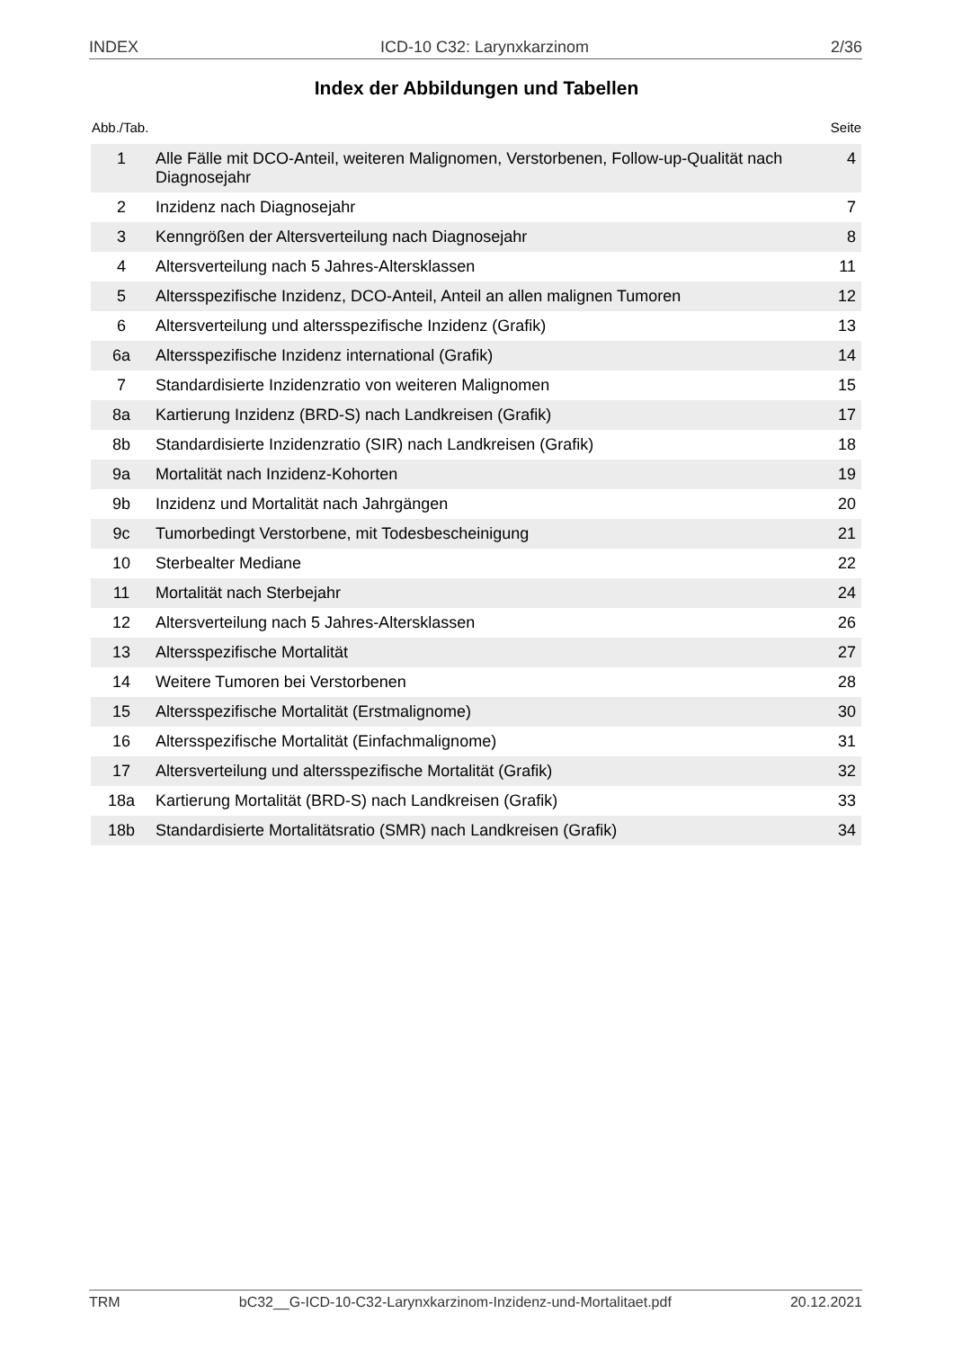INDEX ICD-10 C32: Larynxkarzinom 2/36
Index der Abbildungen und Tabellen
Abb./Tab. Seite
| 1 | Alle Fälle mit DCO-Anteil, weiteren Malignomen, Verstorbenen, Follow-up-Qualität nach Diagnosejahr | 4 |
| 2 | Inzidenz nach Diagnosejahr | 7 |
| 3 | Kenngrößen der Altersverteilung nach Diagnosejahr | 8 |
| 4 | Altersverteilung nach 5 Jahres-Altersklassen | 11 |
| 5 | Altersspezifische Inzidenz, DCO-Anteil, Anteil an allen malignen Tumoren | 12 |
| 6 | Altersverteilung und altersspezifische Inzidenz (Grafik) | 13 |
| 6a | Altersspezifische Inzidenz international (Grafik) | 14 |
| 7 | Standardisierte Inzidenzratio von weiteren Malignomen | 15 |
| 8a | Kartierung Inzidenz (BRD-S) nach Landkreisen (Grafik) | 17 |
| 8b | Standardisierte Inzidenzratio (SIR) nach Landkreisen (Grafik) | 18 |
| 9a | Mortalität nach Inzidenz-Kohorten | 19 |
| 9b | Inzidenz und Mortalität nach Jahrgängen | 20 |
| 9c | Tumorbedingt Verstorbene, mit Todesbescheinigung | 21 |
| 10 | Sterbealter Mediane | 22 |
| 11 | Mortalität nach Sterbejahr | 24 |
| 12 | Altersverteilung nach 5 Jahres-Altersklassen | 26 |
| 13 | Altersspezifische Mortalität | 27 |
| 14 | Weitere Tumoren bei Verstorbenen | 28 |
| 15 | Altersspezifische Mortalität (Erstmalignome) | 30 |
| 16 | Altersspezifische Mortalität (Einfachmalignome) | 31 |
| 17 | Altersverteilung und altersspezifische Mortalität (Grafik) | 32 |
| 18a | Kartierung Mortalität (BRD-S) nach Landkreisen (Grafik) | 33 |
| 18b | Standardisierte Mortalitätsratio (SMR) nach Landkreisen (Grafik) | 34 |
TRM bC32__G-ICD-10-C32-Larynxkarzinom-Inzidenz-und-Mortalitaet.pdf 20.12.2021